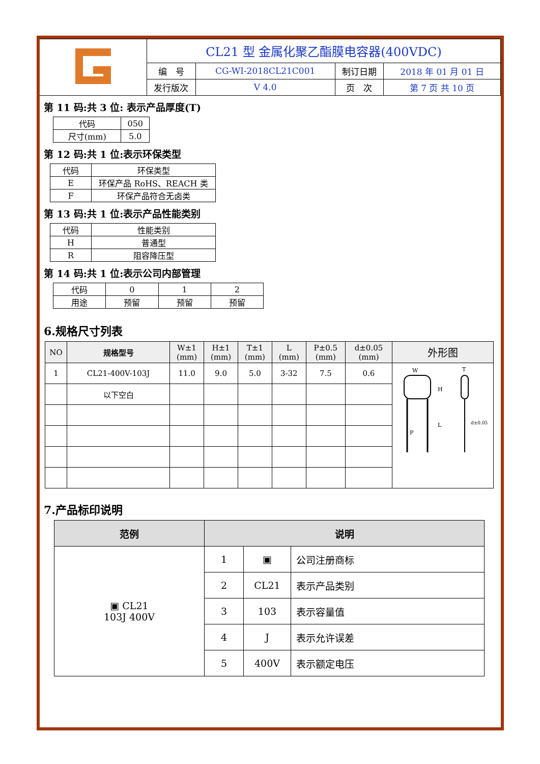| | CL21 型 金属化聚乙酯膜电容器(400VDC) | | | |
| | 编 号 | CG-WI-2018CL21C001 | 制订日期 | 2018 年 01 月 01 日 |
| | 发行版次 | V 4.0 | 页 次 | 第 7 页 共 10 页 |
第 11 码:共 3 位: 表示产品厚度(T)
| 代码 | 050 |
| 尺寸(mm) | 5.0 |
第 12 码:共 1 位:表示环保类型
| 代码 | 环保类型 |
| E | 环保产品 RoHS、REACH 类 |
| F | 环保产品符合无卤类 |
第 13 码:共 1 位:表示产品性能类别
| 代码 | 性能类别 |
| H | 普通型 |
| R | 阻容降压型 |
第 14 码:共 1 位:表示公司内部管理
| 代码 | 0 | 1 | 2 |
| 用途 | 预留 | 预留 | 预留 |
6.规格尺寸列表
| NO | 规格型号 | W±1 (mm) | H±1 (mm) | T±1 (mm) | L (mm) | P±0.5 (mm) | d±0.05 (mm) | 外形图 |
| --- | --- | --- | --- | --- | --- | --- | --- | --- |
| 1 | CL21-400V-103J | 11.0 | 9.0 | 5.0 | 3-32 | 7.5 | 0.6 | W H L P T d±0.05 |
| | 以下空白 | | | | | | | |
7.产品标印说明
| 范例 | 说明 | | |
| --- | --- | --- | --- |
| ▣ CL21 103J 400V | 1 | ▣ | 公司注册商标 |
| | 2 | CL21 | 表示产品类别 |
| | 3 | 103 | 表示容量值 |
| | 4 | J | 表示允许误差 |
| | 5 | 400V | 表示额定电压 |